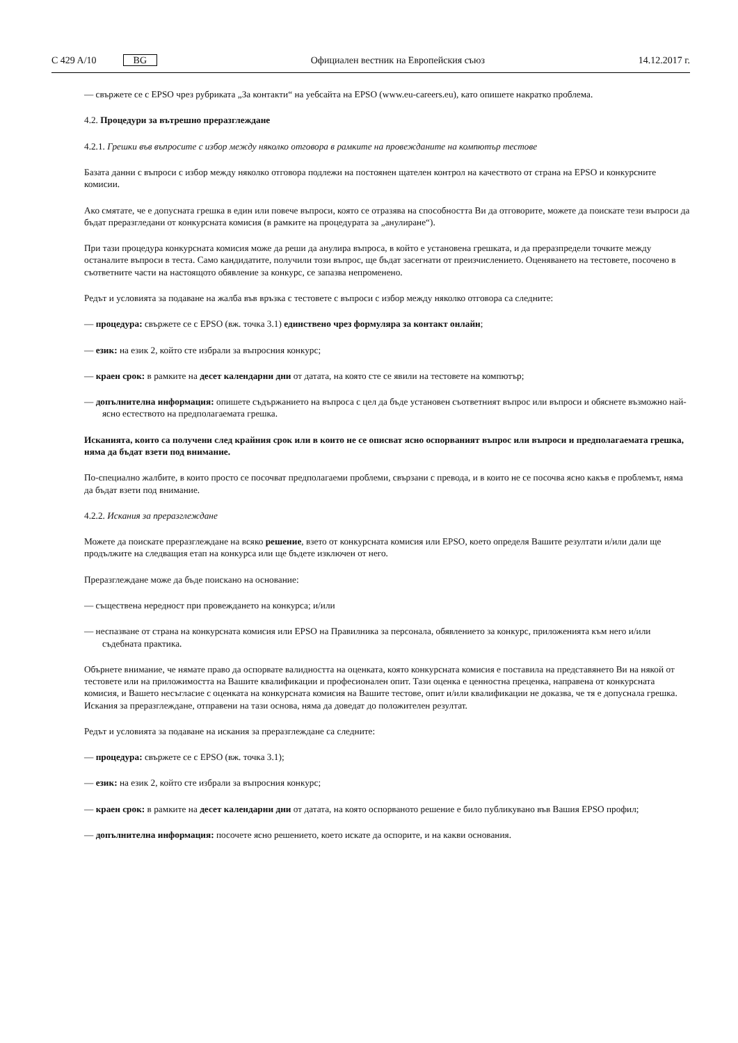C 429 A/10 BG
Официален вестник на Европейския съюз
14.12.2017 г.
— свържете се с EPSO чрез рубриката „За контакти“ на уебсайта на EPSO (www.eu-careers.eu), като опишете накратко проблема.
4.2. Процедури за вътрешно преразглеждане
4.2.1. Грешки във въпросите с избор между няколко отговора в рамките на провежданите на компютър тестове
Базата данни с въпроси с избор между няколко отговора подлежи на постоянен щателен контрол на качеството от страна на EPSO и конкурсните комисии.
Ако смятате, че е допусната грешка в един или повече въпроси, която се отразява на способността Ви да отговорите, можете да поискате тези въпроси да бъдат преразгледани от конкурсната комисия (в рамките на процедурата за „анулиране“).
При тази процедура конкурсната комисия може да реши да анулира въпроса, в който е установена грешката, и да преразпредели точките между останалите въпроси в теста. Само кандидатите, получили този въпрос, ще бъдат засегнати от преизчислението. Оценяването на тестовете, посочено в съответните части на настоящото обявление за конкурс, се запазва непроменено.
Редът и условията за подаване на жалба във връзка с тестовете с въпроси с избор между няколко отговора са следните:
— процедура: свържете се с EPSO (вж. точка 3.1) единствено чрез формуляра за контакт онлайн;
— език: на език 2, който сте избрали за въпросния конкурс;
— краен срок: в рамките на десет календарни дни от датата, на която сте се явили на тестовете на компютър;
— допълнителна информация: опишете съдържанието на въпроса с цел да бъде установен съответният въпрос или въпроси и обяснете възможно най-ясно естеството на предполагаемата грешка.
Исканията, които са получени след крайния срок или в които не се описват ясно оспорваният въпрос или въпроси и предполагаемата грешка, няма да бъдат взети под внимание.
По-специално жалбите, в които просто се посочват предполагаеми проблеми, свързани с превода, и в които не се посочва ясно какъв е проблемът, няма да бъдат взети под внимание.
4.2.2. Искания за преразглеждане
Можете да поискате преразглеждане на всяко решение, взето от конкурсната комисия или EPSO, което определя Вашите резултати и/или дали ще продължите на следващия етап на конкурса или ще бъдете изключен от него.
Преразглеждане може да бъде поискано на основание:
— съществена нередност при провеждането на конкурса; и/или
— неспазване от страна на конкурсната комисия или EPSO на Правилника за персонала, обявлението за конкурс, приложенията към него и/или съдебната практика.
Обърнете внимание, че нямате право да оспорвате валидността на оценката, която конкурсната комисия е поставила на представянето Ви на някой от тестовете или на приложимостта на Вашите квалификации и професионален опит. Тази оценка е ценностна преценка, направена от конкурсната комисия, и Вашето несъгласие с оценката на конкурсната комисия на Вашите тестове, опит и/или квалификации не доказва, че тя е допуснала грешка. Искания за преразглеждане, отправени на тази основа, няма да доведат до положителен резултат.
Редът и условията за подаване на искания за преразглеждане са следните:
— процедура: свържете се с EPSO (вж. точка 3.1);
— език: на език 2, който сте избрали за въпросния конкурс;
— краен срок: в рамките на десет календарни дни от датата, на която оспорваното решение е било публикувано във Вашия EPSO профил;
— допълнителна информация: посочете ясно решението, което искате да оспорите, и на какви основания.